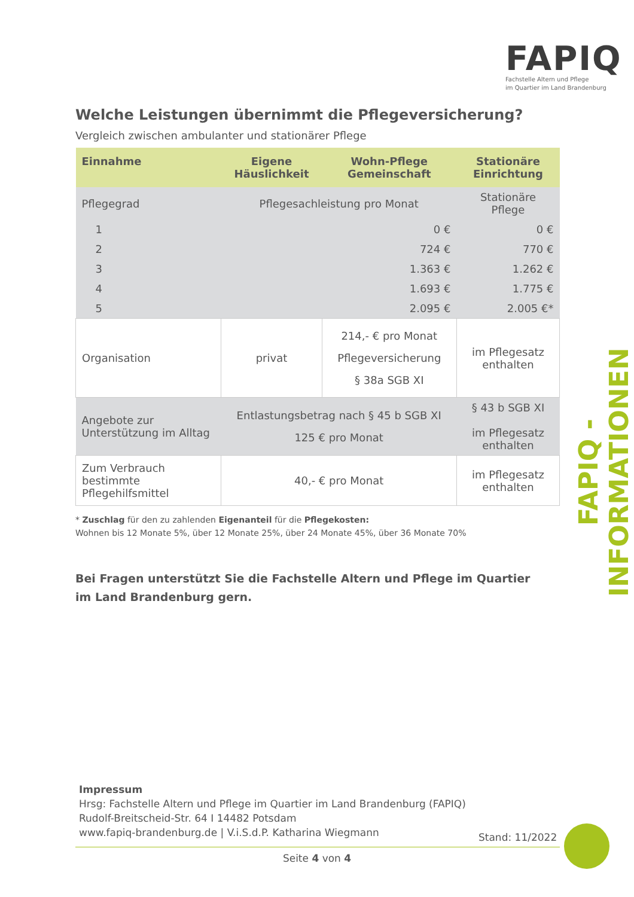FAPIQ
Fachstelle Altern und Pflege
im Quartier im Land Brandenburg
FAPIQ - INFORMATIONEN
Welche Leistungen übernimmt die Pflegeversicherung?
Vergleich zwischen ambulanter und stationärer Pflege
| Einnahme | Eigene Häuslichkeit | Wohn-Pflege Gemeinschaft | Stationäre Einrichtung |
| --- | --- | --- | --- |
| Pflegegrad | Pflegesachleistung pro Monat | | Stationäre Pflege |
| 1 | 0 € | | 0 € |
| 2 | 724 € | | 770 € |
| 3 | 1.363 € | | 1.262 € |
| 4 | 1.693 € | | 1.775 € |
| 5 | 2.095 € | | 2.005 €* |
| Organisation | privat | 214,- € pro Monat Pflegeversicherung § 38a SGB XI | im Pflegesatz enthalten |
| Angebote zur Unterstützung im Alltag | Entlastungsbetrag nach § 45 b SGB XI 125 € pro Monat | | § 43 b SGB XI im Pflegesatz enthalten |
| Zum Verbrauch bestimmte Pflegehilfsmittel | 40,- € pro Monat | | im Pflegesatz enthalten |
* Zuschlag für den zu zahlenden Eigenanteil für die Pflegekosten:
Wohnen bis 12 Monate 5%, über 12 Monate 25%, über 24 Monate 45%, über 36 Monate 70%
Bei Fragen unterstützt Sie die Fachstelle Altern und Pflege im Quartier
im Land Brandenburg gern.
Impressum
Hrsg: Fachstelle Altern und Pflege im Quartier im Land Brandenburg (FAPIQ)
Rudolf-Breitscheid-Str. 64 I 14482 Potsdam
www.fapiq-brandenburg.de | V.i.S.d.P. Katharina Wiegmann
Stand: 11/2022
Seite 4 von 4